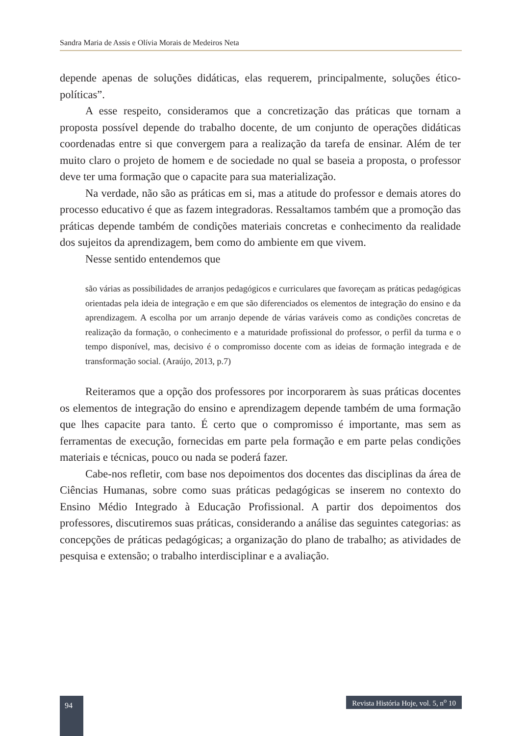Sandra Maria de Assis e Olívia Morais de Medeiros Neta
depende apenas de soluções didáticas, elas requerem, principalmente, soluções ético-políticas”.
A esse respeito, consideramos que a concretização das práticas que tornam a proposta possível depende do trabalho docente, de um conjunto de operações didáticas coordenadas entre si que convergem para a realização da tarefa de ensinar. Além de ter muito claro o projeto de homem e de sociedade no qual se baseia a proposta, o professor deve ter uma formação que o capacite para sua materialização.
Na verdade, não são as práticas em si, mas a atitude do professor e demais atores do processo educativo é que as fazem integradoras. Ressaltamos também que a promoção das práticas depende também de condições materiais concretas e conhecimento da realidade dos sujeitos da aprendizagem, bem como do ambiente em que vivem.
Nesse sentido entendemos que
são várias as possibilidades de arranjos pedagógicos e curriculares que favoreçam as práticas pedagógicas orientadas pela ideia de integração e em que são diferenciados os elementos de integração do ensino e da aprendizagem. A escolha por um arranjo depende de várias varáveis como as condições concretas de realização da formação, o conhecimento e a maturidade profissional do professor, o perfil da turma e o tempo disponível, mas, decisivo é o compromisso docente com as ideias de formação integrada e de transformação social. (Araújo, 2013, p.7)
Reiteramos que a opção dos professores por incorporarem às suas práticas docentes os elementos de integração do ensino e aprendizagem depende também de uma formação que lhes capacite para tanto. É certo que o compromisso é importante, mas sem as ferramentas de execução, fornecidas em parte pela formação e em parte pelas condições materiais e técnicas, pouco ou nada se poderá fazer.
Cabe-nos refletir, com base nos depoimentos dos docentes das disciplinas da área de Ciências Humanas, sobre como suas práticas pedagógicas se inserem no contexto do Ensino Médio Integrado à Educação Profissional. A partir dos depoimentos dos professores, discutiremos suas práticas, considerando a análise das seguintes categorias: as concepções de práticas pedagógicas; a organização do plano de trabalho; as atividades de pesquisa e extensão; o trabalho interdisciplinar e a avaliação.
94
Revista História Hoje, vol. 5, n<sup>o</sup> 10